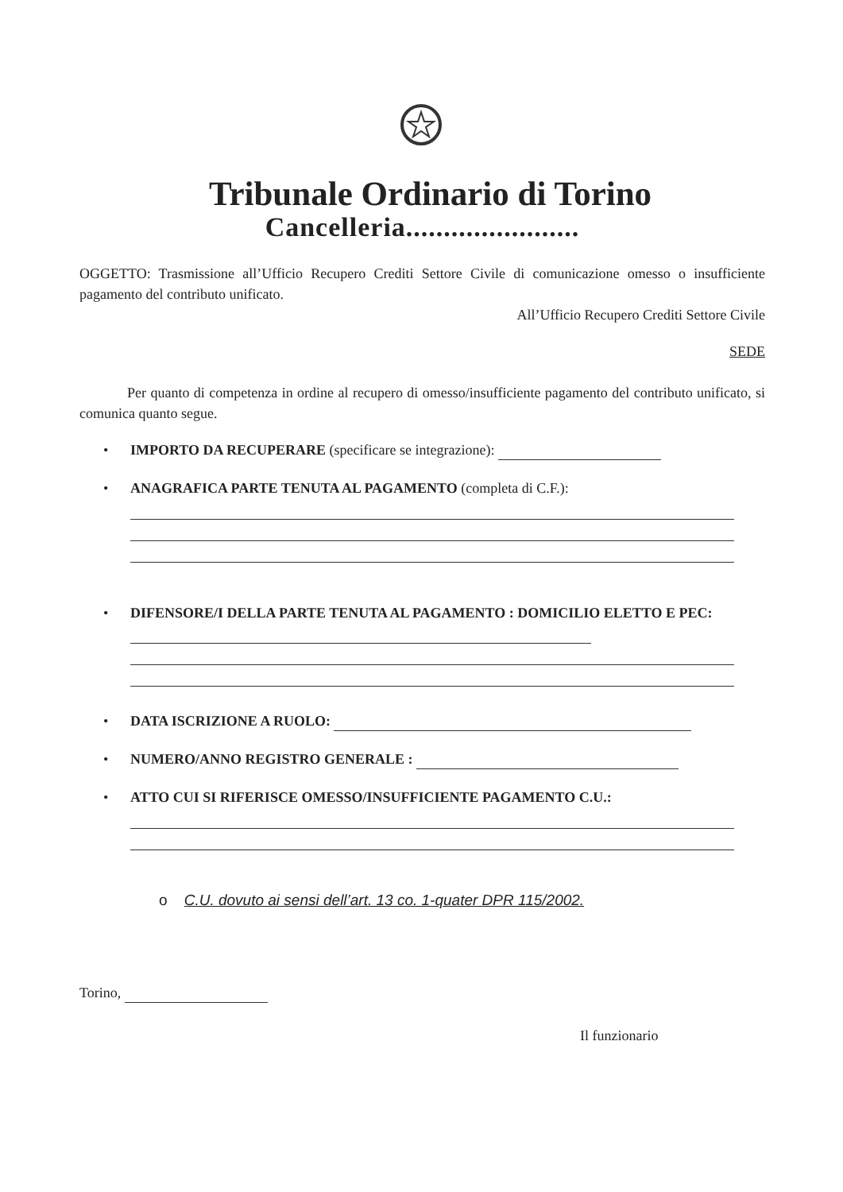Tribunale Ordinario di Torino
Cancelleria.......................
OGGETTO: Trasmissione all’Ufficio Recupero Crediti Settore Civile di comunicazione omesso o insufficiente pagamento del contributo unificato.
All’Ufficio Recupero Crediti Settore Civile
SEDE
Per quanto di competenza in ordine al recupero di omesso/insufficiente pagamento del contributo unificato, si comunica quanto segue.
• IMPORTO DA RECUPERARE (specificare se integrazione):
• ANAGRAFICA PARTE TENUTA AL PAGAMENTO (completa di C.F.):
• DIFENSORE/I DELLA PARTE TENUTA AL PAGAMENTO : DOMICILIO ELETTO E PEC:
• DATA ISCRIZIONE A RUOLO:
• NUMERO/ANNO REGISTRO GENERALE :
• ATTO CUI SI RIFERISCE OMESSO/INSUFFICIENTE PAGAMENTO C.U.:
o C.U. dovuto ai sensi dell’art. 13 co. 1-quater DPR 115/2002.
Torino,
Il funzionario